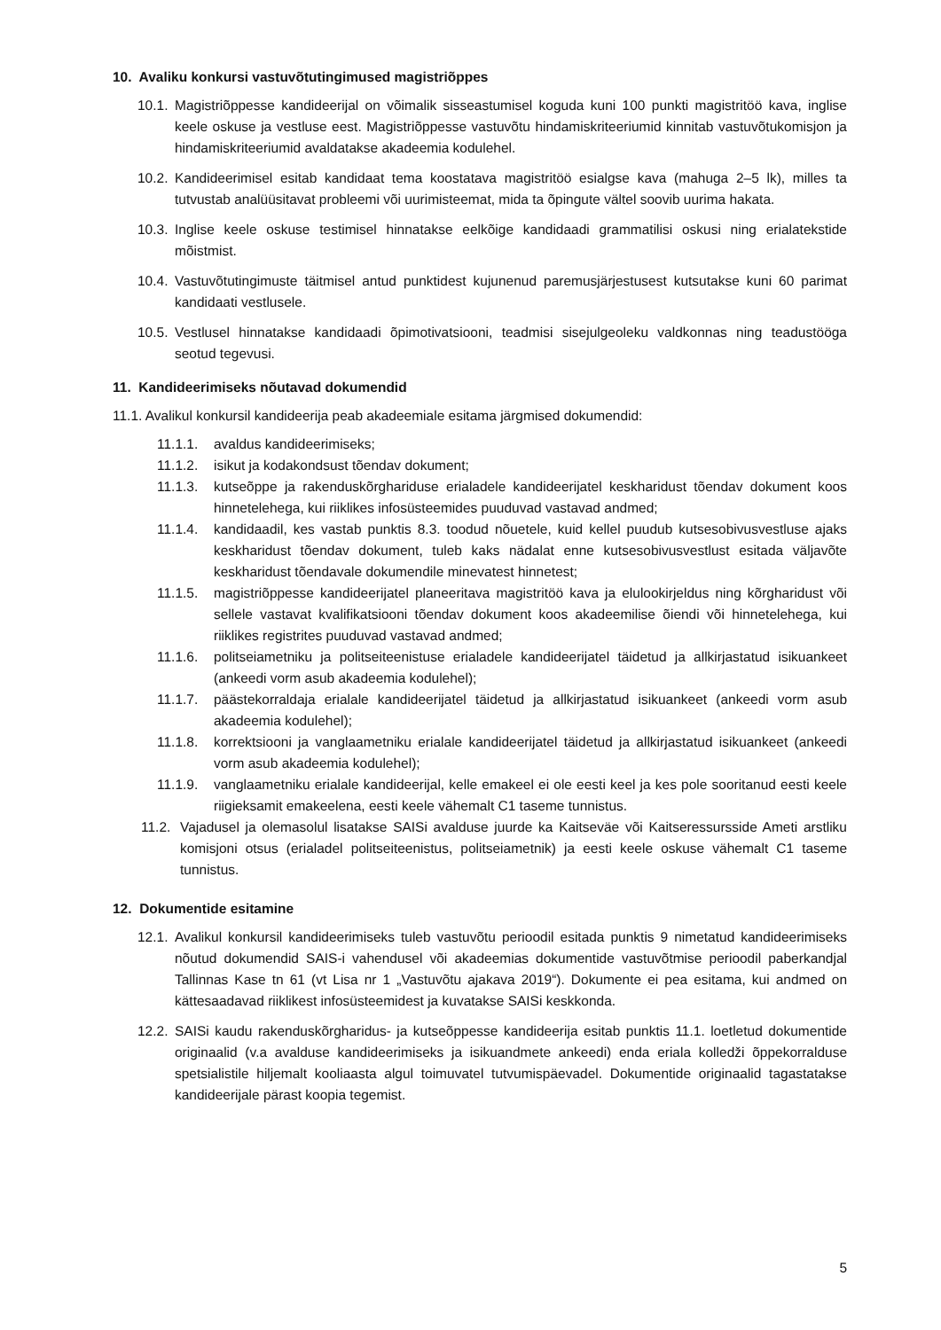10. Avaliku konkursi vastuvõtutingimused magistriõppes
10.1. Magistriõppesse kandideerijal on võimalik sisseastumisel koguda kuni 100 punkti magistritöö kava, inglise keele oskuse ja vestluse eest. Magistriõppesse vastuvõtu hindamiskriteeriumid kinnitab vastuvõtukomisjon ja hindamiskriteeriumid avaldatakse akadeemia kodulehel.
10.2. Kandideerimisel esitab kandidaat tema koostatava magistritöö esialgse kava (mahuga 2–5 lk), milles ta tutvustab analüüsitavat probleemi või uurimisteemat, mida ta õpingute vältel soovib uurima hakata.
10.3. Inglise keele oskuse testimisel hinnatakse eelkõige kandidaadi grammatilisi oskusi ning erialatekstide mõistmist.
10.4. Vastuvõtutingimuste täitmisel antud punktidest kujunenud paremusjärjestusest kutsutakse kuni 60 parimat kandidaati vestlusele.
10.5. Vestlusel hinnatakse kandidaadi õpimotivatsiooni, teadmisi sisejulgeoleku valdkonnas ning teadustööga seotud tegevusi.
11. Kandideerimiseks nõutavad dokumendid
11.1. Avalikul konkursil kandideerija peab akadeemiale esitama järgmised dokumendid:
11.1.1. avaldus kandideerimiseks;
11.1.2. isikut ja kodakondsust tõendav dokument;
11.1.3. kutseõppe ja rakenduskõrghariduse erialadele kandideerijatel keskharidust tõendav dokument koos hinnetelehega, kui riiklikes infosüsteemides puuduvad vastavad andmed;
11.1.4. kandidaadil, kes vastab punktis 8.3. toodud nõuetele, kuid kellel puudub kutsesobivusvestluse ajaks keskharidust tõendav dokument, tuleb kaks nädalat enne kutsesobivusvestlust esitada väljavõte keskharidust tõendavale dokumendile minevatest hinnetest;
11.1.5. magistriõppesse kandideerijatel planeeritava magistritöö kava ja elulookirjeldus ning kõrgharidust või sellele vastavat kvalifikatsiooni tõendav dokument koos akadeemilise õiendi või hinnetelehega, kui riiklikes registrites puuduvad vastavad andmed;
11.1.6. politseiametniku ja politseiteenistuse erialadele kandideerijatel täidetud ja allkirjastatud isikuankeet (ankeedi vorm asub akadeemia kodulehel);
11.1.7. päästekorraldaja erialale kandideerijatel täidetud ja allkirjastatud isikuankeet (ankeedi vorm asub akadeemia kodulehel);
11.1.8. korrektsiooni ja vanglaametniku erialale kandideerijatel täidetud ja allkirjastatud isikuankeet (ankeedi vorm asub akadeemia kodulehel);
11.1.9. vanglaametniku erialale kandideerijal, kelle emakeel ei ole eesti keel ja kes pole sooritanud eesti keele riigieksamit emakeelena, eesti keele vähemalt C1 taseme tunnistus.
11.2. Vajadusel ja olemasolul lisatakse SAISi avalduse juurde ka Kaitseväe või Kaitseressursside Ameti arstliku komisjoni otsus (erialadel politseiteenistus, politseiametnik) ja eesti keele oskuse vähemalt C1 taseme tunnistus.
12. Dokumentide esitamine
12.1. Avalikul konkursil kandideerimiseks tuleb vastuvõtu perioodil esitada punktis 9 nimetatud kandideerimiseks nõutud dokumendid SAIS-i vahendusel või akadeemias dokumentide vastuvõtmise perioodil paberkandjal Tallinnas Kase tn 61 (vt Lisa nr 1 „Vastuvõtu ajakava 2019“). Dokumente ei pea esitama, kui andmed on kättesaadavad riiklikest infosüsteemidest ja kuvatakse SAISi keskkonda.
12.2. SAISi kaudu rakenduskõrgharidus- ja kutseõppesse kandideerija esitab punktis 11.1. loetletud dokumentide originaalid (v.a avalduse kandideerimiseks ja isikuandmete ankeedi) enda eriala kolledži õppekorralduse spetsialistile hiljemalt kooliaasta algul toimuvatel tutvumispäevadel. Dokumentide originaalid tagastatakse kandideerijale pärast koopia tegemist.
5